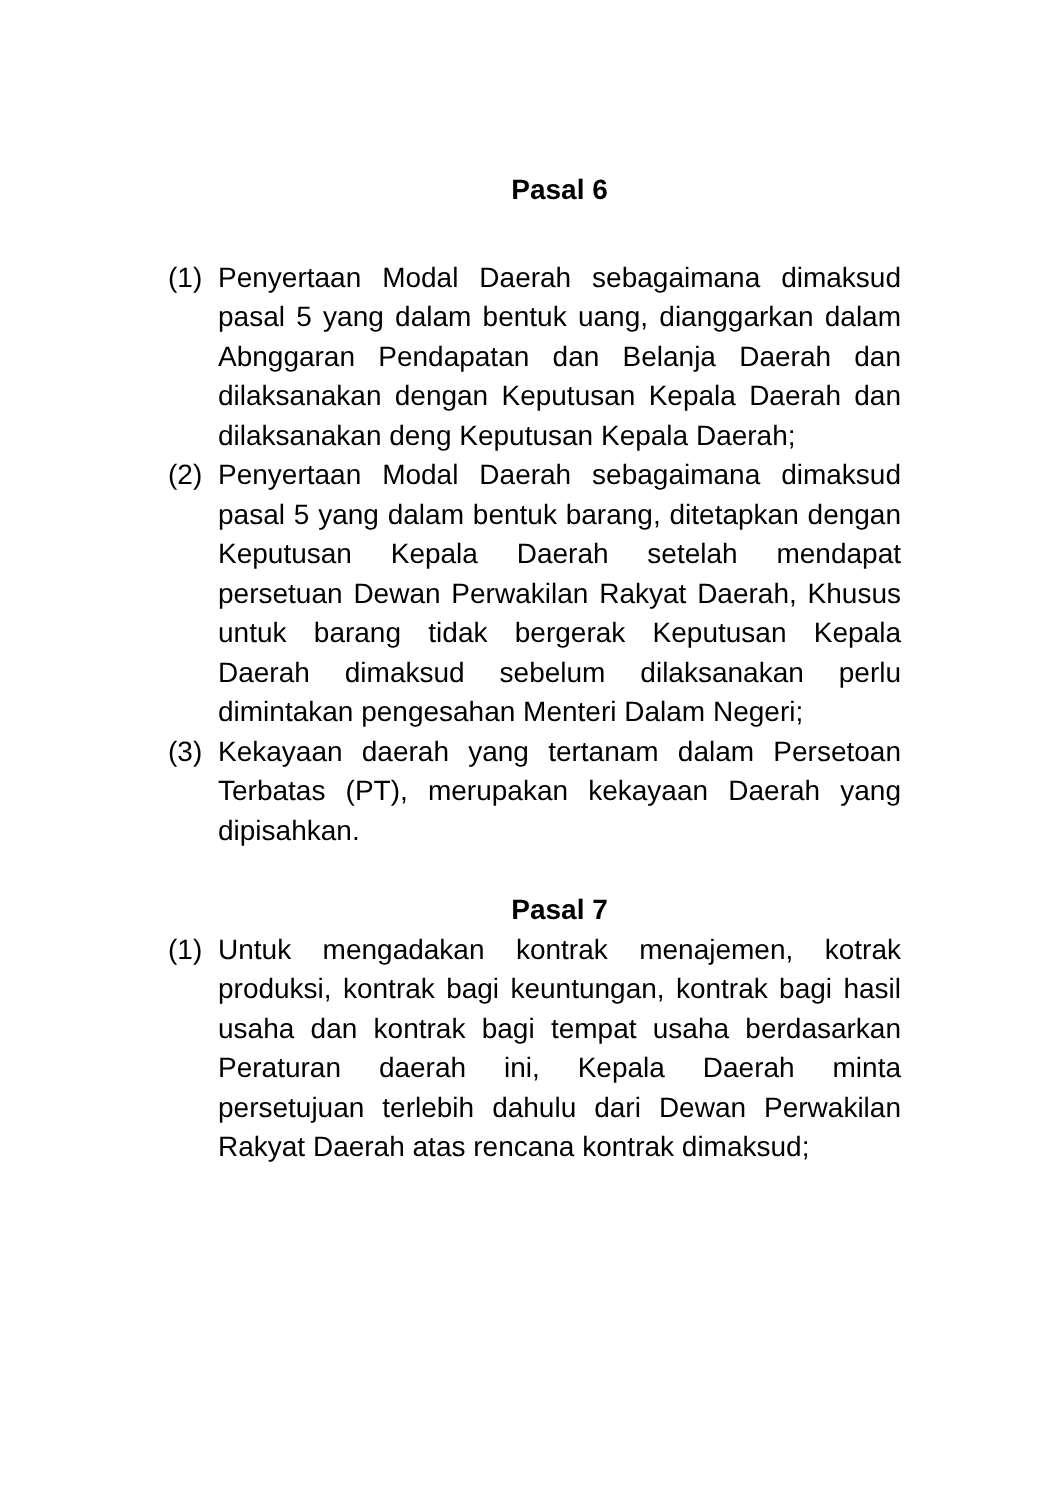Pasal 6
(1)
Penyertaan Modal Daerah sebagaimana dimaksud pasal 5 yang dalam bentuk uang, dianggarkan dalam Abnggaran Pendapatan dan Belanja Daerah dan dilaksanakan dengan Keputusan Kepala Daerah dan dilaksanakan deng Keputusan Kepala Daerah;
(2)
Penyertaan Modal Daerah sebagaimana dimaksud pasal 5 yang dalam bentuk barang, ditetapkan dengan Keputusan Kepala Daerah setelah mendapat persetuan Dewan Perwakilan Rakyat Daerah, Khusus untuk barang tidak bergerak Keputusan Kepala Daerah dimaksud sebelum dilaksanakan perlu dimintakan pengesahan Menteri Dalam Negeri;
(3)
Kekayaan daerah yang tertanam dalam Persetoan Terbatas (PT), merupakan kekayaan Daerah yang dipisahkan.
Pasal 7
(1)
Untuk mengadakan kontrak menajemen, kotrak produksi, kontrak bagi keuntungan, kontrak bagi hasil usaha dan kontrak bagi tempat usaha berdasarkan Peraturan daerah ini, Kepala Daerah minta persetujuan terlebih dahulu dari Dewan Perwakilan Rakyat Daerah atas rencana kontrak dimaksud;